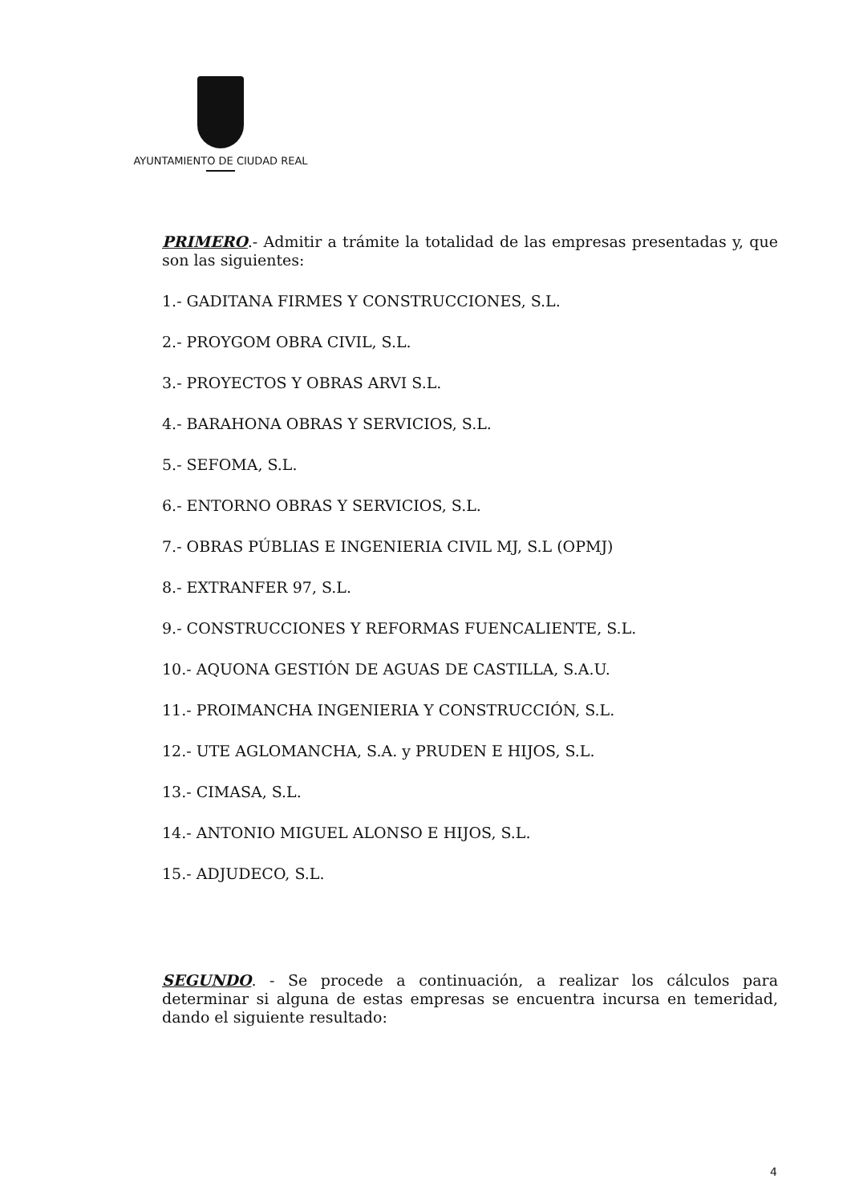AYUNTAMIENTO DE CIUDAD REAL
PRIMERO.- Admitir a trámite la totalidad de las empresas presentadas y, que son las siguientes:
1.- GADITANA FIRMES Y CONSTRUCCIONES, S.L.
2.- PROYGOM OBRA CIVIL, S.L.
3.- PROYECTOS Y OBRAS ARVI S.L.
4.- BARAHONA OBRAS Y SERVICIOS, S.L.
5.- SEFOMA, S.L.
6.- ENTORNO OBRAS Y SERVICIOS, S.L.
7.- OBRAS PÚBLIAS E INGENIERIA CIVIL MJ, S.L (OPMJ)
8.- EXTRANFER 97, S.L.
9.- CONSTRUCCIONES Y REFORMAS FUENCALIENTE, S.L.
10.- AQUONA GESTIÓN DE AGUAS DE CASTILLA, S.A.U.
11.- PROIMANCHA INGENIERIA Y CONSTRUCCIÓN, S.L.
12.- UTE AGLOMANCHA, S.A. y PRUDEN E HIJOS, S.L.
13.- CIMASA, S.L.
14.- ANTONIO MIGUEL ALONSO E HIJOS, S.L.
15.- ADJUDECO, S.L.
SEGUNDO. - Se procede a continuación, a realizar los cálculos para determinar si alguna de estas empresas se encuentra incursa en temeridad, dando el siguiente resultado:
4